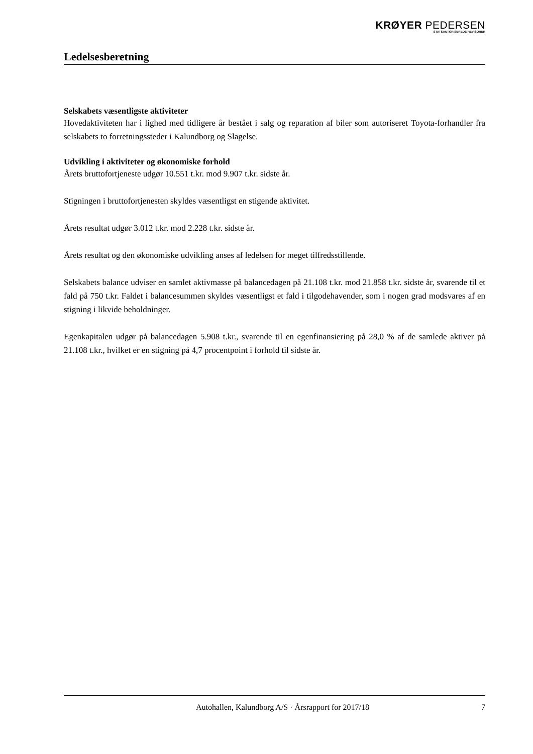KRØYER PEDERSEN
STATSAUTORISEREDE REVISORER
Ledelsesberetning
Selskabets væsentligste aktiviteter
Hovedaktiviteten har i lighed med tidligere år bestået i salg og reparation af biler som autoriseret Toyota-forhandler fra selskabets to forretningssteder i Kalundborg og Slagelse.
Udvikling i aktiviteter og økonomiske forhold
Årets bruttofortjeneste udgør 10.551 t.kr. mod 9.907 t.kr. sidste år.
Stigningen i bruttofortjenesten skyldes væsentligst en stigende aktivitet.
Årets resultat udgør 3.012 t.kr. mod 2.228 t.kr. sidste år.
Årets resultat og den økonomiske udvikling anses af ledelsen for meget tilfredsstillende.
Selskabets balance udviser en samlet aktivmasse på balancedagen på 21.108 t.kr. mod 21.858 t.kr. sidste år, svarende til et fald på 750 t.kr. Faldet i balancesummen skyldes væsentligst et fald i tilgodehavender, som i nogen grad modsvares af en stigning i likvide beholdninger.
Egenkapitalen udgør på balancedagen 5.908 t.kr., svarende til en egenfinansiering på 28,0 % af de samlede aktiver på 21.108 t.kr., hvilket er en stigning på 4,7 procentpoint i forhold til sidste år.
Autohallen, Kalundborg A/S · Årsrapport for 2017/18 7